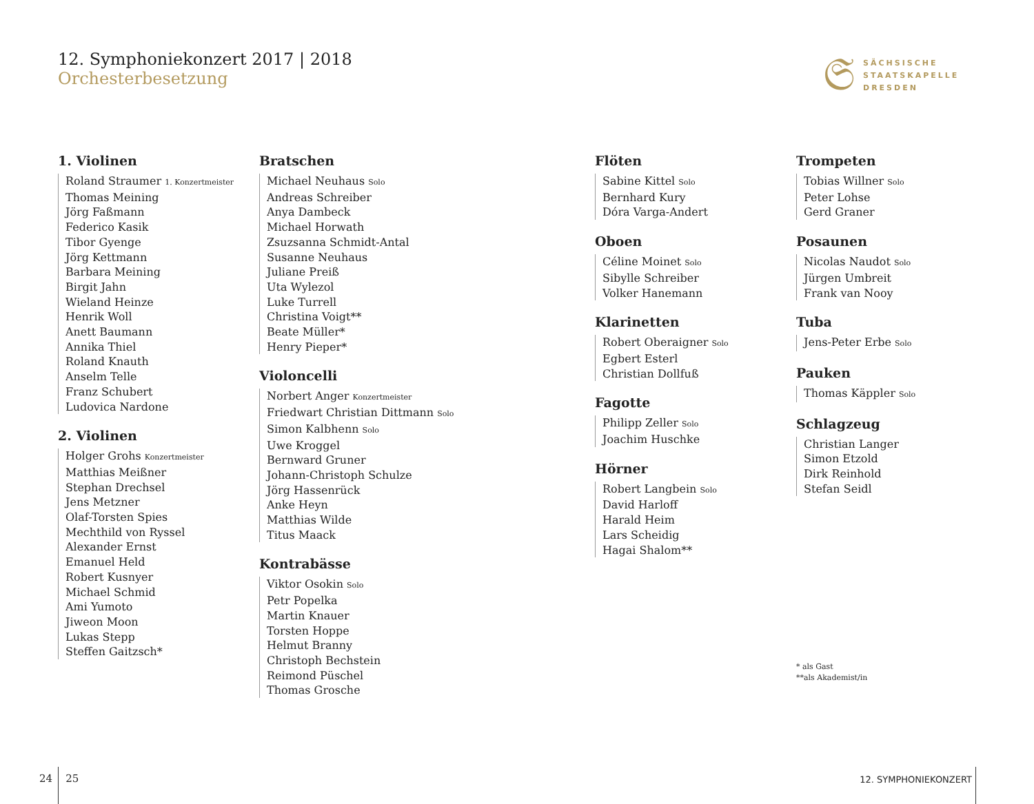12. Symphoniekonzert 2017 | 2018
Orchesterbesetzung
𝔖
SÄCHSISCHE
STAATSKAPELLE
DRESDEN
1. Violinen
Roland Straumer 1. Konzertmeister
Thomas Meining
Jörg Faßmann
Federico Kasik
Tibor Gyenge
Jörg Kettmann
Barbara Meining
Birgit Jahn
Wieland Heinze
Henrik Woll
Anett Baumann
Annika Thiel
Roland Knauth
Anselm Telle
Franz Schubert
Ludovica Nardone
2. Violinen
Holger Grohs Konzertmeister
Matthias Meißner
Stephan Drechsel
Jens Metzner
Olaf-Torsten Spies
Mechthild von Ryssel
Alexander Ernst
Emanuel Held
Robert Kusnyer
Michael Schmid
Ami Yumoto
Jiweon Moon
Lukas Stepp
Steffen Gaitzsch*
Bratschen
Michael Neuhaus Solo
Andreas Schreiber
Anya Dambeck
Michael Horwath
Zsuzsanna Schmidt-Antal
Susanne Neuhaus
Juliane Preiß
Uta Wylezol
Luke Turrell
Christina Voigt**
Beate Müller*
Henry Pieper*
Violoncelli
Norbert Anger Konzertmeister
Friedwart Christian Dittmann Solo
Simon Kalbhenn Solo
Uwe Kroggel
Bernward Gruner
Johann-Christoph Schulze
Jörg Hassenrück
Anke Heyn
Matthias Wilde
Titus Maack
Kontrabässe
Viktor Osokin Solo
Petr Popelka
Martin Knauer
Torsten Hoppe
Helmut Branny
Christoph Bechstein
Reimond Püschel
Thomas Grosche
Flöten
Sabine Kittel Solo
Bernhard Kury
Dóra Varga-Andert
Oboen
Céline Moinet Solo
Sibylle Schreiber
Volker Hanemann
Klarinetten
Robert Oberaigner Solo
Egbert Esterl
Christian Dollfuß
Fagotte
Philipp Zeller Solo
Joachim Huschke
Hörner
Robert Langbein Solo
David Harloff
Harald Heim
Lars Scheidig
Hagai Shalom**
Trompeten
Tobias Willner Solo
Peter Lohse
Gerd Graner
Posaunen
Nicolas Naudot Solo
Jürgen Umbreit
Frank van Nooy
Tuba
Jens-Peter Erbe Solo
Pauken
Thomas Käppler Solo
Schlagzeug
Christian Langer
Simon Etzold
Dirk Reinhold
Stefan Seidl
* als Gast
**als Akademist/in
24 25 12. SYMPHONIEKONZERT